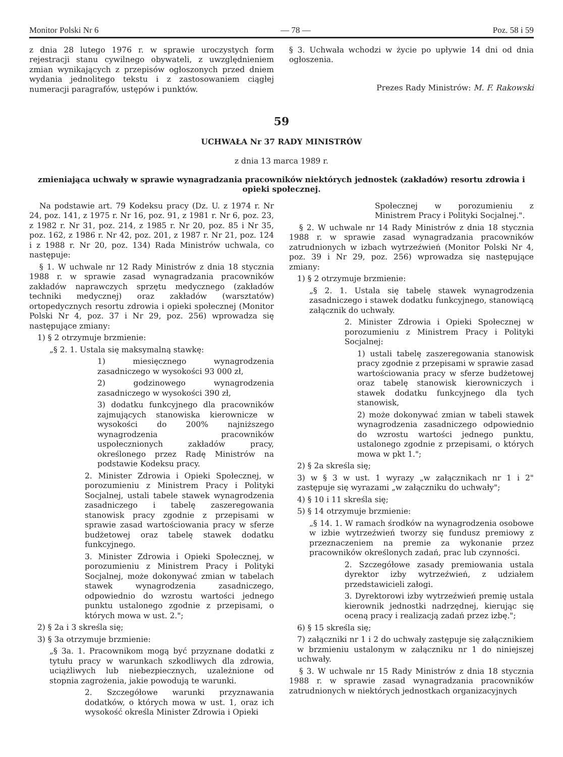Monitor Polski Nr 6 — 78 — Poz. 58 i 59
z dnia 28 lutego 1976 r. w sprawie uroczystych form rejestracji stanu cywilnego obywateli, z uwzględnieniem zmian wynikających z przepisów ogłoszonych przed dniem wydania jednolitego tekstu i z zastosowaniem ciągłej numeracji paragrafów, ustępów i punktów.
§ 3. Uchwała wchodzi w życie po upływie 14 dni od dnia ogłoszenia.
Prezes Rady Ministrów: M. F. Rakowski
59
UCHWAŁA Nr 37 RADY MINISTRÓW
z dnia 13 marca 1989 r.
zmieniająca uchwały w sprawie wynagradzania pracowników niektórych jednostek (zakładów) resortu zdrowia i opieki społecznej.
Na podstawie art. 79 Kodeksu pracy (Dz. U. z 1974 r. Nr 24, poz. 141, z 1975 r. Nr 16, poz. 91, z 1981 r. Nr 6, poz. 23, z 1982 r. Nr 31, poz. 214, z 1985 r. Nr 20, poz. 85 i Nr 35, poz. 162, z 1986 r. Nr 42, poz. 201, z 1987 r. Nr 21, poz. 124 i z 1988 r. Nr 20, poz. 134) Rada Ministrów uchwala, co następuje:
§ 1. W uchwale nr 12 Rady Ministrów z dnia 18 stycznia 1988 r. w sprawie zasad wynagradzania pracowników zakładów naprawczych sprzętu medycznego (zakładów techniki medycznej) oraz zakładów (warsztatów) ortopedycznych resortu zdrowia i opieki społecznej (Monitor Polski Nr 4, poz. 37 i Nr 29, poz. 256) wprowadza się następujące zmiany:
1) § 2 otrzymuje brzmienie:
„§ 2. 1. Ustala się maksymalną stawkę:
1) miesięcznego wynagrodzenia zasadniczego w wysokości 93 000 zł,
2) godzinowego wynagrodzenia zasadniczego w wysokości 390 zł,
3) dodatku funkcyjnego dla pracowników zajmujących stanowiska kierownicze w wysokości do 200% najniższego wynagrodzenia pracowników uspołecznionych zakładów pracy, określonego przez Radę Ministrów na podstawie Kodeksu pracy.
2. Minister Zdrowia i Opieki Społecznej, w porozumieniu z Ministrem Pracy i Polityki Socjalnej, ustali tabele stawek wynagrodzenia zasadniczego i tabelę zaszeregowania stanowisk pracy zgodnie z przepisami w sprawie zasad wartościowania pracy w sferze budżetowej oraz tabelę stawek dodatku funkcyjnego.
3. Minister Zdrowia i Opieki Społecznej, w porozumieniu z Ministrem Pracy i Polityki Socjalnej, może dokonywać zmian w tabelach stawek wynagrodzenia zasadniczego, odpowiednio do wzrostu wartości jednego punktu ustalonego zgodnie z przepisami, o których mowa w ust. 2.";
2) § 2a i 3 skreśla się;
3) § 3a otrzymuje brzmienie:
„§ 3a. 1. Pracownikom mogą być przyznane dodatki z tytułu pracy w warunkach szkodliwych dla zdrowia, uciążliwych lub niebezpiecznych, uzależnione od stopnia zagrożenia, jakie powodują te warunki.
2. Szczegółowe warunki przyznawania dodatków, o których mowa w ust. 1, oraz ich wysokość określa Minister Zdrowia i Opieki
Społecznej w porozumieniu z Ministrem Pracy i Polityki Socjalnej.".
§ 2. W uchwale nr 14 Rady Ministrów z dnia 18 stycznia 1988 r. w sprawie zasad wynagradzania pracowników zatrudnionych w izbach wytrzeźwień (Monitor Polski Nr 4, poz. 39 i Nr 29, poz. 256) wprowadza się następujące zmiany:
1) § 2 otrzymuje brzmienie:
„§ 2. 1. Ustala się tabelę stawek wynagrodzenia zasadniczego i stawek dodatku funkcyjnego, stanowiącą załącznik do uchwały.
2. Minister Zdrowia i Opieki Społecznej w porozumieniu z Ministrem Pracy i Polityki Socjalnej:
1) ustali tabelę zaszeregowania stanowisk pracy zgodnie z przepisami w sprawie zasad wartościowania pracy w sferze budżetowej oraz tabelę stanowisk kierowniczych i stawek dodatku funkcyjnego dla tych stanowisk,
2) może dokonywać zmian w tabeli stawek wynagrodzenia zasadniczego odpowiednio do wzrostu wartości jednego punktu, ustalonego zgodnie z przepisami, o których mowa w pkt 1.";
2) § 2a skreśla się;
3) w § 3 w ust. 1 wyrazy „w załącznikach nr 1 i 2" zastępuje się wyrazami „w załączniku do uchwały";
4) § 10 i 11 skreśla się;
5) § 14 otrzymuje brzmienie:
„§ 14. 1. W ramach środków na wynagrodzenia osobowe w izbie wytrzeźwień tworzy się fundusz premiowy z przeznaczeniem na premie za wykonanie przez pracowników określonych zadań, prac lub czynności.
2. Szczegółowe zasady premiowania ustala dyrektor izby wytrzeźwień, z udziałem przedstawicieli załogi.
3. Dyrektorowi izby wytrzeźwień premię ustala kierownik jednostki nadrzędnej, kierując się oceną pracy i realizacją zadań przez izbę.";
6) § 15 skreśla się;
7) załączniki nr 1 i 2 do uchwały zastępuje się załącznikiem w brzmieniu ustalonym w załączniku nr 1 do niniejszej uchwały.
§ 3. W uchwale nr 15 Rady Ministrów z dnia 18 stycznia 1988 r. w sprawie zasad wynagradzania pracowników zatrudnionych w niektórych jednostkach organizacyjnych